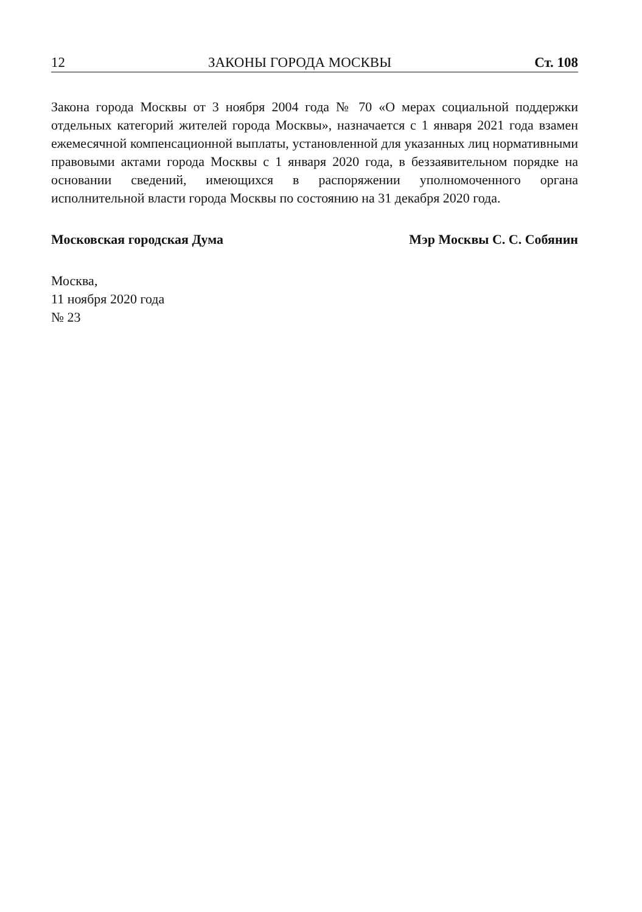12 ЗАКОНЫ ГОРОДА МОСКВЫ Ст. 108
Закона города Москвы от 3 ноября 2004 года № 70 «О мерах социальной поддержки отдельных категорий жителей города Москвы», назначается с 1 января 2021 года взамен ежемесячной компенсационной выплаты, установленной для указанных лиц нормативными правовыми актами города Москвы с 1 января 2020 года, в беззаявительном порядке на основании сведений, имеющихся в распоряжении уполномоченного органа исполнительной власти города Москвы по состоянию на 31 декабря 2020 года.
Московская городская Дума Мэр Москвы С. С. Собянин
Москва,
11 ноября 2020 года
№ 23